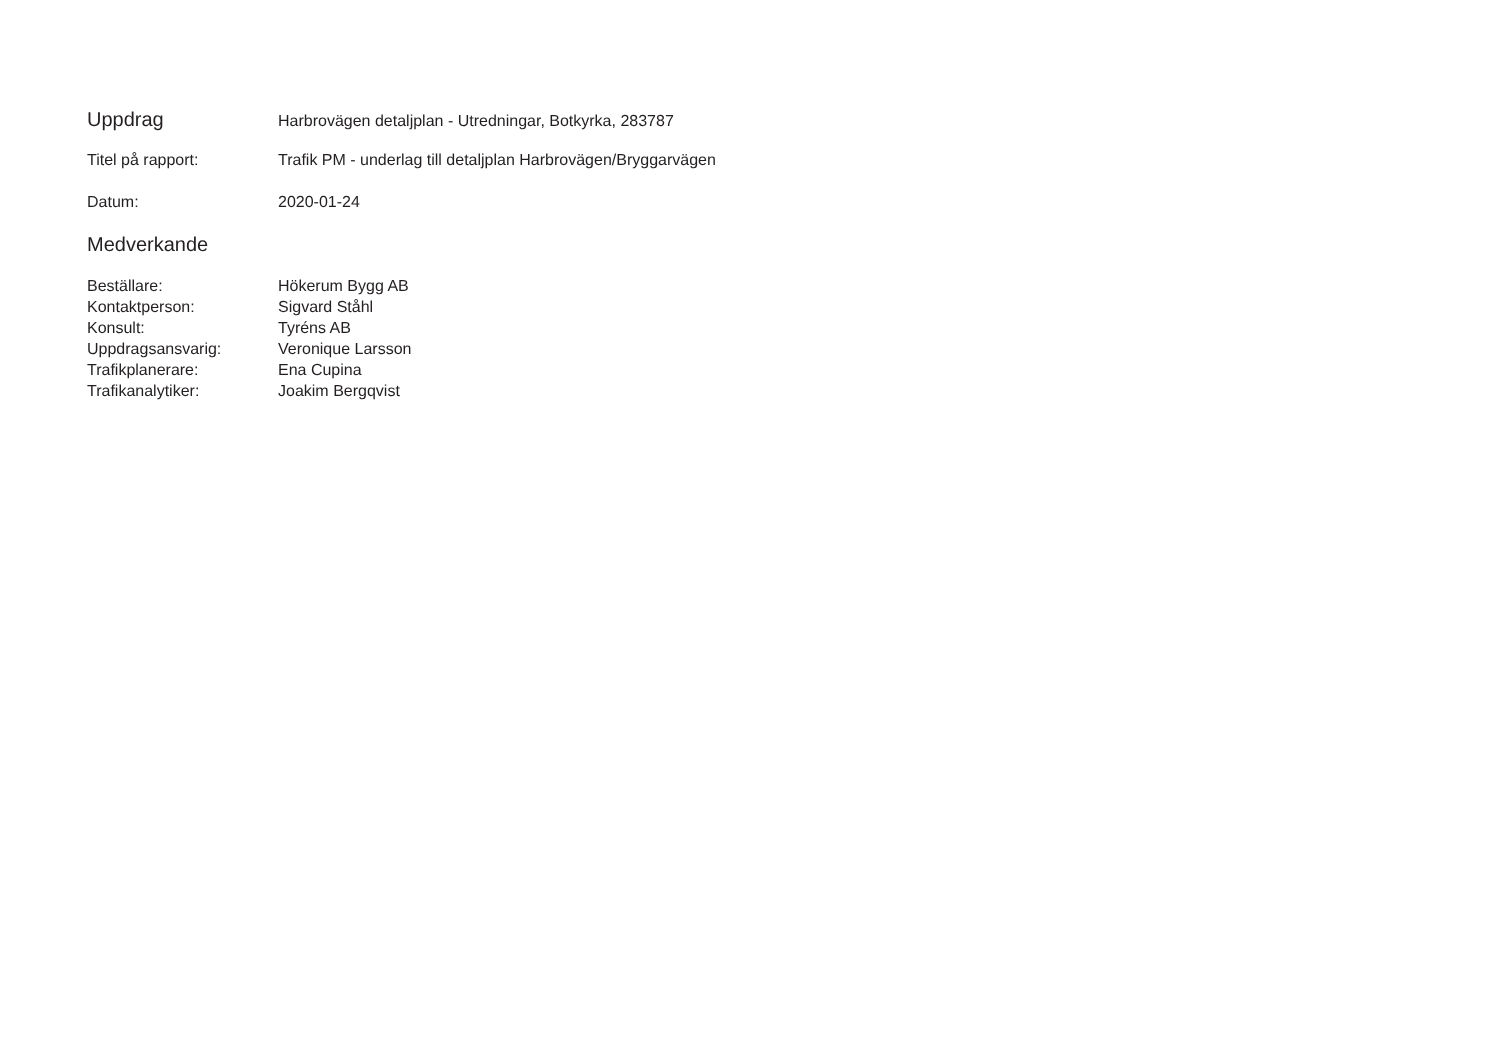Uppdrag
Harbrovägen detaljplan - Utredningar, Botkyrka, 283787
Titel på rapport: Trafik PM - underlag till detaljplan Harbrovägen/Bryggarvägen
Datum: 2020-01-24
Medverkande
| Beställare: | Hökerum Bygg AB |
| Kontaktperson: | Sigvard Ståhl |
| Konsult: | Tyréns AB |
| Uppdragsansvarig: | Veronique Larsson |
| Trafikplanerare: | Ena Cupina |
| Trafikanalytiker: | Joakim Bergqvist |